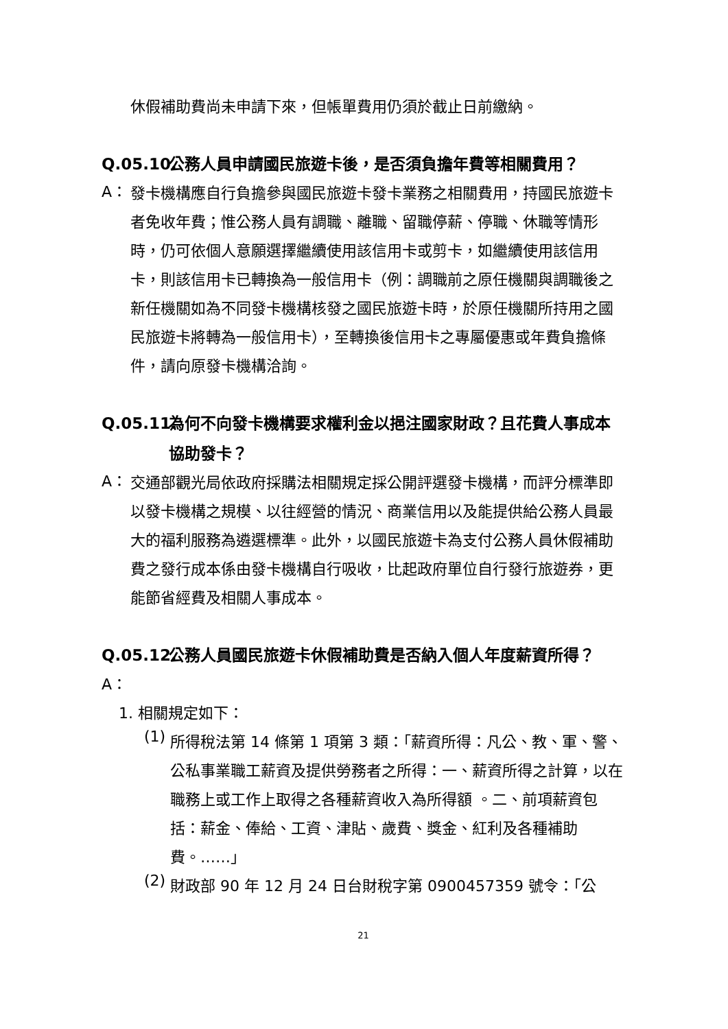休假補助費尚未申請下來，但帳單費用仍須於截止日前繳納。
Q.05.10. 公務人員申請國民旅遊卡後，是否須負擔年費等相關費用？
A：
發卡機構應自行負擔參與國民旅遊卡發卡業務之相關費用，持國民旅遊卡者免收年費；惟公務人員有調職、離職、留職停薪、停職、休職等情形時，仍可依個人意願選擇繼續使用該信用卡或剪卡，如繼續使用該信用卡，則該信用卡已轉換為一般信用卡（例：調職前之原任機關與調職後之新任機關如為不同發卡機構核發之國民旅遊卡時，於原任機關所持用之國民旅遊卡將轉為一般信用卡），至轉換後信用卡之專屬優惠或年費負擔條件，請向原發卡機構洽詢。
Q.05.11. 為何不向發卡機構要求權利金以挹注國家財政？且花費人事成本協助發卡？
A：
交通部觀光局依政府採購法相關規定採公開評選發卡機構，而評分標準即以發卡機構之規模、以往經營的情況、商業信用以及能提供給公務人員最大的福利服務為遴選標準。此外，以國民旅遊卡為支付公務人員休假補助費之發行成本係由發卡機構自行吸收，比起政府單位自行發行旅遊券，更能節省經費及相關人事成本。
Q.05.12. 公務人員國民旅遊卡休假補助費是否納入個人年度薪資所得？
A：
1. 相關規定如下：
(1)
所得稅法第 14 條第 1 項第 3 類：「薪資所得：凡公、教、軍、警、公私事業職工薪資及提供勞務者之所得：一、薪資所得之計算，以在職務上或工作上取得之各種薪資收入為所得額 。二、前項薪資包括：薪金、俸給、工資、津貼、歲費、獎金、紅利及各種補助費。……」
(2)
財政部 90 年 12 月 24 日台財稅字第 0900457359 號令：「公
21